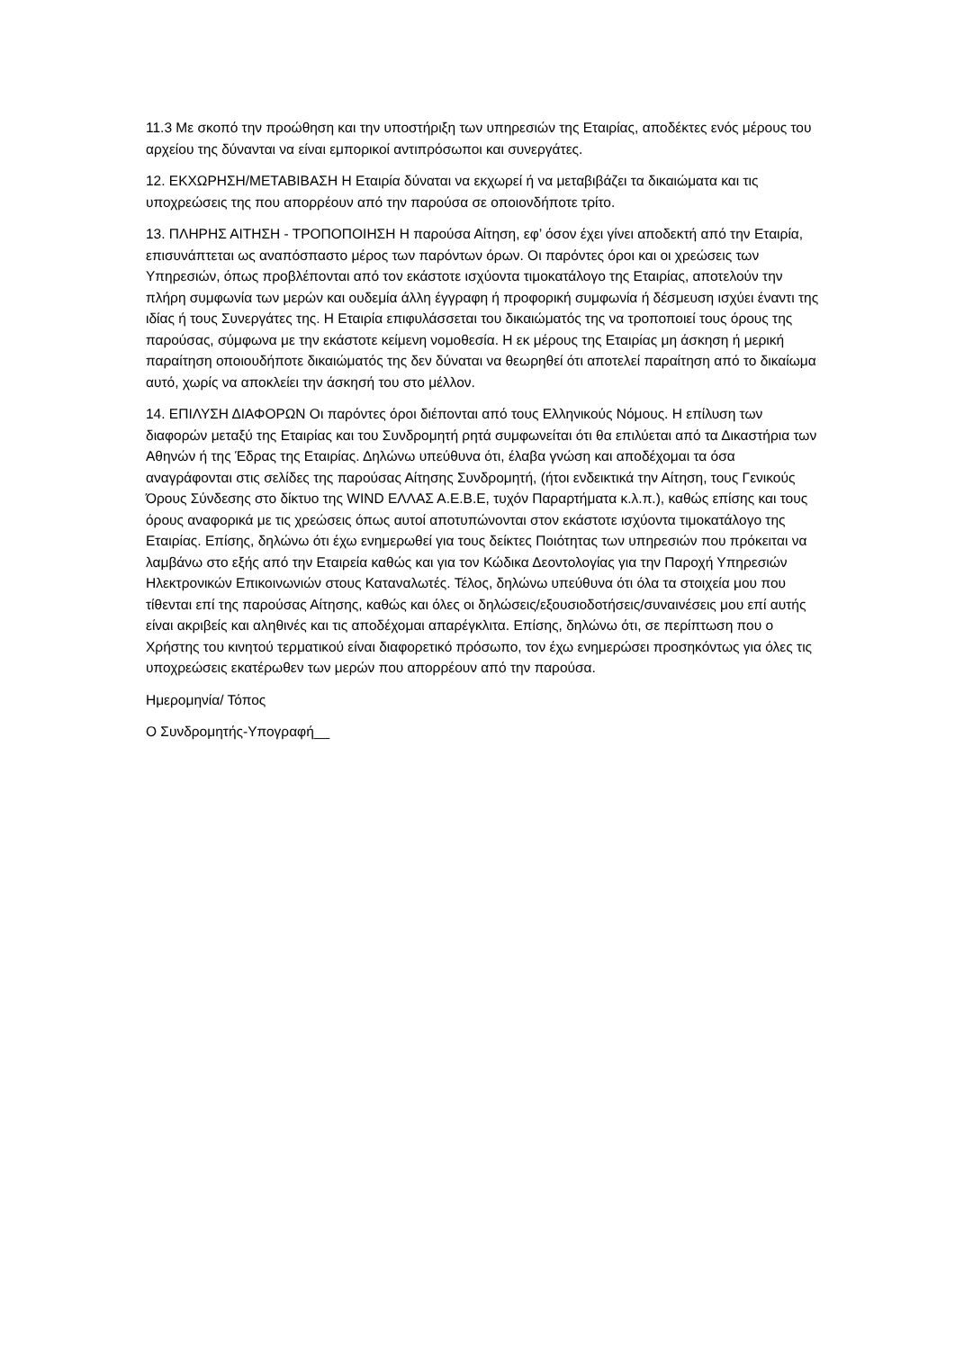11.3 Με σκοπό την προώθηση και την υποστήριξη των υπηρεσιών της Εταιρίας, αποδέκτες ενός μέρους του αρχείου της δύνανται να είναι εμπορικοί αντιπρόσωποι και συνεργάτες.
12. ΕΚΧΩΡΗΣΗ/ΜΕΤΑΒΙΒΑΣΗ Η Εταιρία δύναται να εκχωρεί ή να μεταβιβάζει τα δικαιώματα και τις υποχρεώσεις της που απορρέουν από την παρούσα σε οποιονδήποτε τρίτο.
13. ΠΛΗΡΗΣ ΑΙΤΗΣΗ - ΤΡΟΠΟΠΟΙΗΣΗ Η παρούσα Αίτηση, εφ’ όσον έχει γίνει αποδεκτή από την Εταιρία, επισυνάπτεται ως αναπόσπαστο μέρος των παρόντων όρων. Οι παρόντες όροι και οι χρεώσεις των Υπηρεσιών, όπως προβλέπονται από τον εκάστοτε ισχύοντα τιμοκατάλογο της Εταιρίας, αποτελούν την πλήρη συμφωνία των μερών και ουδεμία άλλη έγγραφη ή προφορική συμφωνία ή δέσμευση ισχύει έναντι της ιδίας ή τους Συνεργάτες της. Η Εταιρία επιφυλάσσεται του δικαιώματός της να τροποποιεί τους όρους της παρούσας, σύμφωνα με την εκάστοτε κείμενη νομοθεσία. Η εκ μέρους της Εταιρίας μη άσκηση ή μερική παραίτηση οποιουδήποτε δικαιώματός της δεν δύναται να θεωρηθεί ότι αποτελεί παραίτηση από το δικαίωμα αυτό, χωρίς να αποκλείει την άσκησή του στο μέλλον.
14. ΕΠΙΛΥΣΗ ΔΙΑΦΟΡΩΝ Οι παρόντες όροι διέπονται από τους Ελληνικούς Νόμους. Η επίλυση των διαφορών μεταξύ της Εταιρίας και του Συνδρομητή ρητά συμφωνείται ότι θα επιλύεται από τα Δικαστήρια των Αθηνών ή της Έδρας της Εταιρίας. Δηλώνω υπεύθυνα ότι, έλαβα γνώση και αποδέχομαι τα όσα αναγράφονται στις σελίδες της παρούσας Αίτησης Συνδρομητή, (ήτοι ενδεικτικά την Αίτηση, τους Γενικούς Όρους Σύνδεσης στο δίκτυο της WIND ΕΛΛΑΣ Α.Ε.Β.Ε, τυχόν Παραρτήματα κ.λ.π.), καθώς επίσης και τους όρους αναφορικά με τις χρεώσεις όπως αυτοί αποτυπώνονται στον εκάστοτε ισχύοντα τιμοκατάλογο της Εταιρίας. Επίσης, δηλώνω ότι έχω ενημερωθεί για τους δείκτες Ποιότητας των υπηρεσιών που πρόκειται να λαμβάνω στο εξής από την Εταιρεία καθώς και για τον Κώδικα Δεοντολογίας για την Παροχή Υπηρεσιών Ηλεκτρονικών Επικοινωνιών στους Καταναλωτές. Τέλος, δηλώνω υπεύθυνα ότι όλα τα στοιχεία μου που τίθενται επί της παρούσας Αίτησης, καθώς και όλες οι δηλώσεις/εξουσιοδοτήσεις/συναινέσεις μου επί αυτής είναι ακριβείς και αληθινές και τις αποδέχομαι απαρέγκλιτα. Επίσης, δηλώνω ότι, σε περίπτωση που ο Χρήστης του κινητού τερματικού είναι διαφορετικό πρόσωπο, τον έχω ενημερώσει προσηκόντως για όλες τις υποχρεώσεις εκατέρωθεν των μερών που απορρέουν από την παρούσα.
Ημερομηνία/ Τόπος
Ο Συνδρομητής-Υπογραφή__